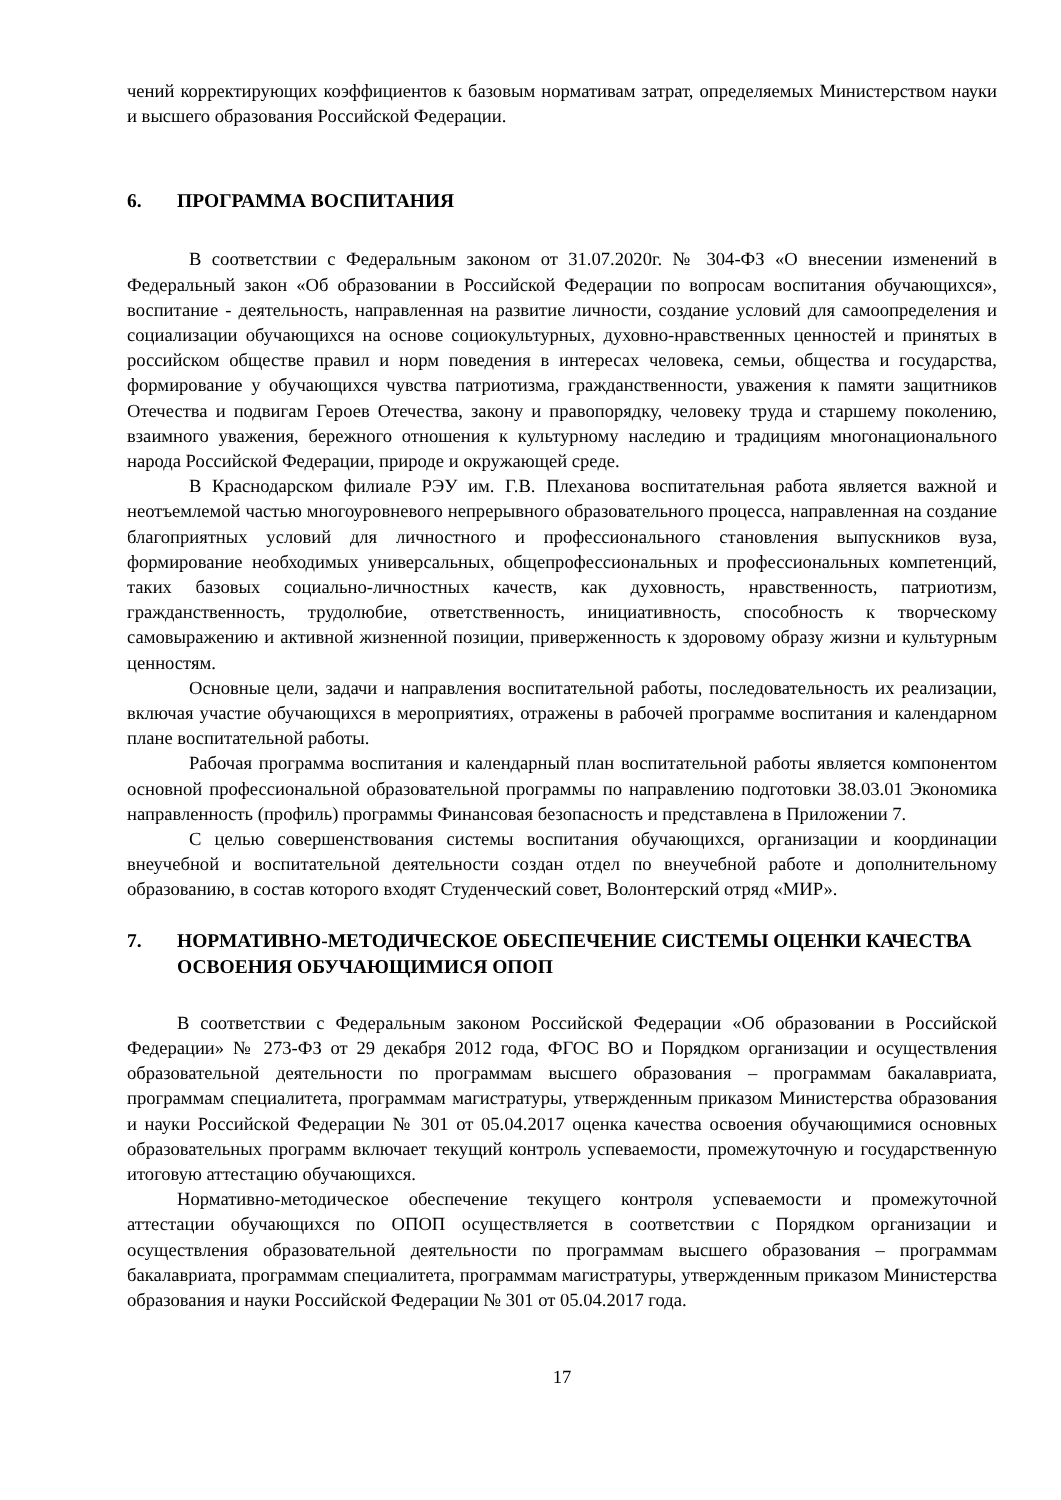чений корректирующих коэффициентов к базовым нормативам затрат, определяемых Министерством науки и высшего образования Российской Федерации.
6. ПРОГРАММА ВОСПИТАНИЯ
В соответствии с Федеральным законом от 31.07.2020г. № 304-ФЗ «О внесении изменений в Федеральный закон «Об образовании в Российской Федерации по вопросам воспитания обучающихся», воспитание - деятельность, направленная на развитие личности, создание условий для самоопределения и социализации обучающихся на основе социокультурных, духовно-нравственных ценностей и принятых в российском обществе правил и норм поведения в интересах человека, семьи, общества и государства, формирование у обучающихся чувства патриотизма, гражданственности, уважения к памяти защитников Отечества и подвигам Героев Отечества, закону и правопорядку, человеку труда и старшему поколению, взаимного уважения, бережного отношения к культурному наследию и традициям многонационального народа Российской Федерации, природе и окружающей среде.
В Краснодарском филиале РЭУ им. Г.В. Плеханова воспитательная работа является важной и неотъемлемой частью многоуровневого непрерывного образовательного процесса, направленная на создание благоприятных условий для личностного и профессионального становления выпускников вуза, формирование необходимых универсальных, общепрофессиональных и профессиональных компетенций, таких базовых социально-личностных качеств, как духовность, нравственность, патриотизм, гражданственность, трудолюбие, ответственность, инициативность, способность к творческому самовыражению и активной жизненной позиции, приверженность к здоровому образу жизни и культурным ценностям.
Основные цели, задачи и направления воспитательной работы, последовательность их реализации, включая участие обучающихся в мероприятиях, отражены в рабочей программе воспитания и календарном плане воспитательной работы.
Рабочая программа воспитания и календарный план воспитательной работы является компонентом основной профессиональной образовательной программы по направлению подготовки 38.03.01 Экономика направленность (профиль) программы Финансовая безопасность и представлена в Приложении 7.
С целью совершенствования системы воспитания обучающихся, организации и координации внеучебной и воспитательной деятельности создан отдел по внеучебной работе и дополнительному образованию, в состав которого входят Студенческий совет, Волонтерский отряд «МИР».
7. НОРМАТИВНО-МЕТОДИЧЕСКОЕ ОБЕСПЕЧЕНИЕ СИСТЕМЫ ОЦЕНКИ КАЧЕСТВА ОСВОЕНИЯ ОБУЧАЮЩИМИСЯ ОПОП
В соответствии с Федеральным законом Российской Федерации «Об образовании в Российской Федерации» № 273-ФЗ от 29 декабря 2012 года, ФГОС ВО и Порядком организации и осуществления образовательной деятельности по программам высшего образования – программам бакалавриата, программам специалитета, программам магистратуры, утвержденным приказом Министерства образования и науки Российской Федерации № 301 от 05.04.2017 оценка качества освоения обучающимися основных образовательных программ включает текущий контроль успеваемости, промежуточную и государственную итоговую аттестацию обучающихся.
Нормативно-методическое обеспечение текущего контроля успеваемости и промежуточной аттестации обучающихся по ОПОП осуществляется в соответствии с Порядком организации и осуществления образовательной деятельности по программам высшего образования – программам бакалавриата, программам специалитета, программам магистратуры, утвержденным приказом Министерства образования и науки Российской Федерации № 301 от 05.04.2017 года.
17